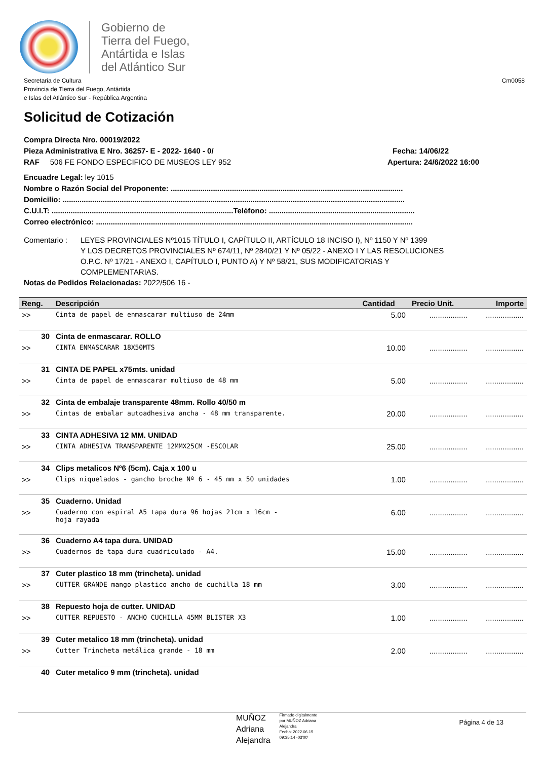Gobierno de
Tierra del Fuego,
Antártida e Islas
del Atlántico Sur
Secretaria de Cultura
Provincia de Tierra del Fuego, Antártida
e Islas del Atlántico Sur - República Argentina
Cm0058
Solicitud de Cotización
Compra Directa Nro. 00019/2022
Pieza Administrativa E Nro. 36257- E - 2022- 1640 - 0/ Fecha: 14/06/22
RAF 506 FE FONDO ESPECIFICO DE MUSEOS LEY 952 Apertura: 24/6/2022 16:00
Encuadre Legal: ley 1015
Nombre o Razón Social del Proponente: ..............................................................................................................
Domicilio: ..................................................................................................................................................................
C.U.I.T: ......................................................................................Teléfono: .....................................................................
Correo electrónico: ......................................................................................................................................................
Comentario : LEYES PROVINCIALES Nº1015 TÍTULO I, CAPÍTULO II, ARTÍCULO 18 INCISO I), Nº 1150 Y Nº 1399
Y LOS DECRETOS PROVINCIALES Nº 674/11, Nº 2840/21 Y Nº 05/22 - ANEXO I Y LAS RESOLUCIONES
O.P.C. Nº 17/21 - ANEXO I, CAPÍTULO I, PUNTO A) Y Nº 58/21, SUS MODIFICATORIAS Y
COMPLEMENTARIAS.
Notas de Pedidos Relacionadas: 2022/506 16 -
| Reng. | Descripción | Cantidad | Precio Unit. | Importe |
| --- | --- | --- | --- | --- |
| >> | Cinta de papel de enmascarar multiuso de 24mm | 5.00 | .................. | .................. |
| 30 | Cinta de enmascarar. ROLLO | | | |
| >> | CINTA ENMASCARAR 18X50MTS | 10.00 | .................. | .................. |
| 31 | CINTA DE PAPEL x75mts. unidad | | | |
| >> | Cinta de papel de enmascarar multiuso de 48 mm | 5.00 | .................. | .................. |
| 32 | Cinta de embalaje transparente 48mm. Rollo 40/50 m | | | |
| >> | Cintas de embalar autoadhesiva ancha - 48 mm transparente. | 20.00 | .................. | .................. |
| 33 | CINTA ADHESIVA 12 MM. UNIDAD | | | |
| >> | CINTA ADHESIVA TRANSPARENTE 12MMX25CM -ESCOLAR | 25.00 | .................. | .................. |
| 34 | Clips metalicos Nº6 (5cm). Caja x 100 u | | | |
| >> | Clips niquelados - gancho broche Nº 6 - 45 mm x 50 unidades | 1.00 | .................. | .................. |
| 35 | Cuaderno. Unidad | | | |
| >> | Cuaderno con espiral A5 tapa dura 96 hojas 21cm x 16cm - hoja rayada | 6.00 | .................. | .................. |
| 36 | Cuaderno A4 tapa dura. UNIDAD | | | |
| >> | Cuadernos de tapa dura cuadriculado - A4. | 15.00 | .................. | .................. |
| 37 | Cuter plastico 18 mm (trincheta). unidad | | | |
| >> | CUTTER GRANDE mango plastico ancho de cuchilla 18 mm | 3.00 | .................. | .................. |
| 38 | Repuesto hoja de cutter. UNIDAD | | | |
| >> | CUTTER REPUESTO - ANCHO CUCHILLA 45MM BLISTER X3 | 1.00 | .................. | .................. |
| 39 | Cuter metalico 18 mm (trincheta). unidad | | | |
| >> | Cutter Trincheta metálica grande - 18 mm | 2.00 | .................. | .................. |
| 40 | Cuter metalico 9 mm (trincheta). unidad | | | |
MUÑOZ
Adriana
Alejandra
Firmado digitalmente
por MUÑOZ Adriana
Alejandra
Fecha: 2022.06.15
09:35:14 -03'00'
Página 4 de 13